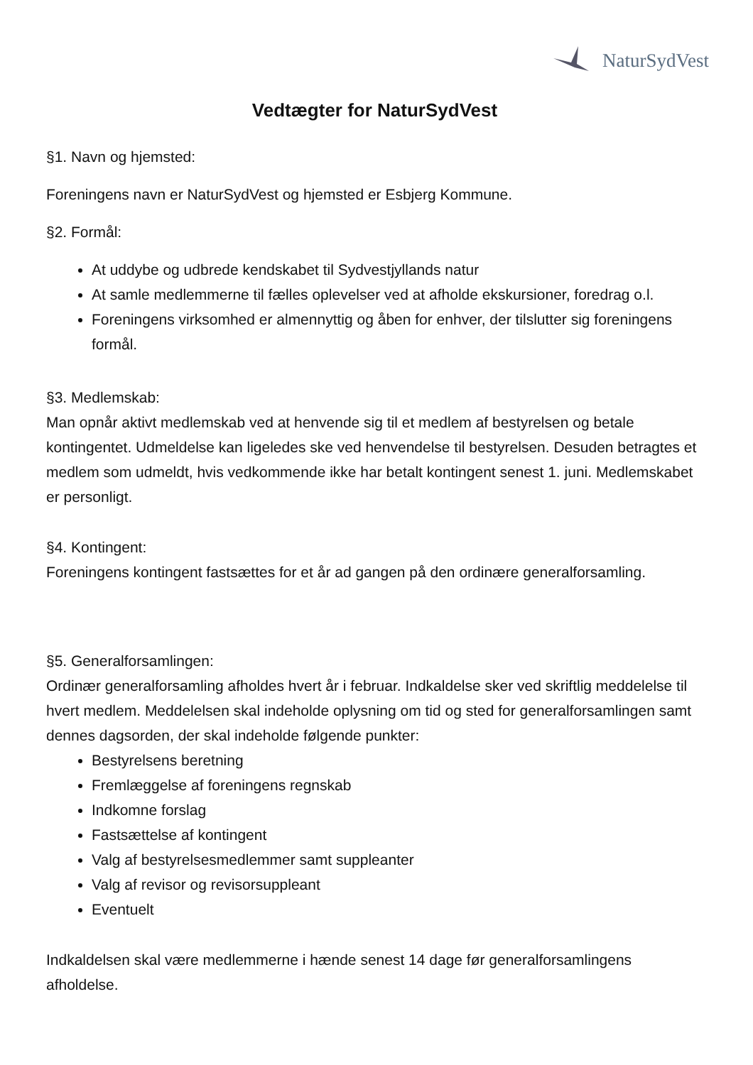NaturSydVest
Vedtægter for NaturSydVest
§1. Navn og hjemsted:
Foreningens navn er NaturSydVest og hjemsted er Esbjerg Kommune.
§2. Formål:
At uddybe og udbrede kendskabet til Sydvestjyllands natur
At samle medlemmerne til fælles oplevelser ved at afholde ekskursioner, foredrag o.l.
Foreningens virksomhed er almennyttig og åben for enhver, der tilslutter sig foreningens formål.
§3. Medlemskab:
Man opnår aktivt medlemskab ved at henvende sig til et medlem af bestyrelsen og betale kontingentet. Udmeldelse kan ligeledes ske ved henvendelse til bestyrelsen. Desuden betragtes et medlem som udmeldt, hvis vedkommende ikke har betalt kontingent senest 1. juni. Medlemskabet er personligt.
§4. Kontingent:
Foreningens kontingent fastsættes for et år ad gangen på den ordinære generalforsamling.
§5. Generalforsamlingen:
Ordinær generalforsamling afholdes hvert år i februar. Indkaldelse sker ved skriftlig meddelelse til hvert medlem. Meddelelsen skal indeholde oplysning om tid og sted for generalforsamlingen samt dennes dagsorden, der skal indeholde følgende punkter:
Bestyrelsens beretning
Fremlæggelse af foreningens regnskab
Indkomne forslag
Fastsættelse af kontingent
Valg af bestyrelsesmedlemmer samt suppleanter
Valg af revisor og revisorsuppleant
Eventuelt
Indkaldelsen skal være medlemmerne i hænde senest 14 dage før generalforsamlingens afholdelse.